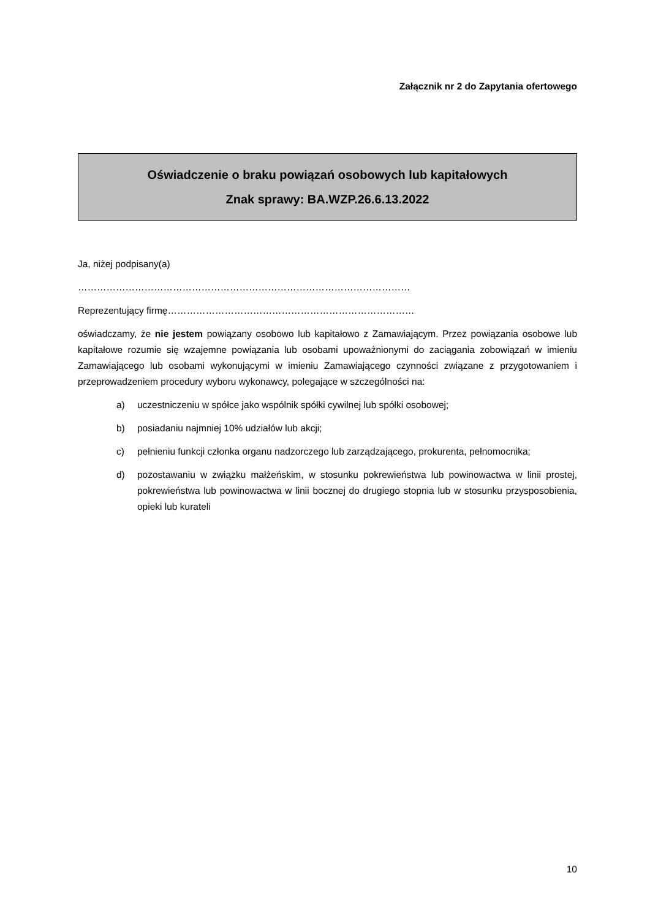Załącznik nr 2 do Zapytania ofertowego
Oświadczenie o braku powiązań osobowych lub kapitałowych
Znak sprawy: BA.WZP.26.6.13.2022
Ja, niżej podpisany(a)
……………………………………………………………………………………………
Reprezentujący firmę……………………………………………………………………
oświadczamy, że nie jestem powiązany osobowo lub kapitałowo z Zamawiającym. Przez powiązania osobowe lub kapitałowe rozumie się wzajemne powiązania lub osobami upoważnionymi do zaciągania zobowiązań w imieniu Zamawiającego lub osobami wykonującymi w imieniu Zamawiającego czynności związane z przygotowaniem i przeprowadzeniem procedury wyboru wykonawcy, polegające w szczególności na:
a) uczestniczeniu w spółce jako wspólnik spółki cywilnej lub spółki osobowej;
b) posiadaniu najmniej 10% udziałów lub akcji;
c) pełnieniu funkcji członka organu nadzorczego lub zarządzającego, prokurenta, pełnomocnika;
d) pozostawaniu w związku małżeńskim, w stosunku pokrewieństwa lub powinowactwa w linii prostej, pokrewieństwa lub powinowactwa w linii bocznej do drugiego stopnia lub w stosunku przysposobienia, opieki lub kurateli
10